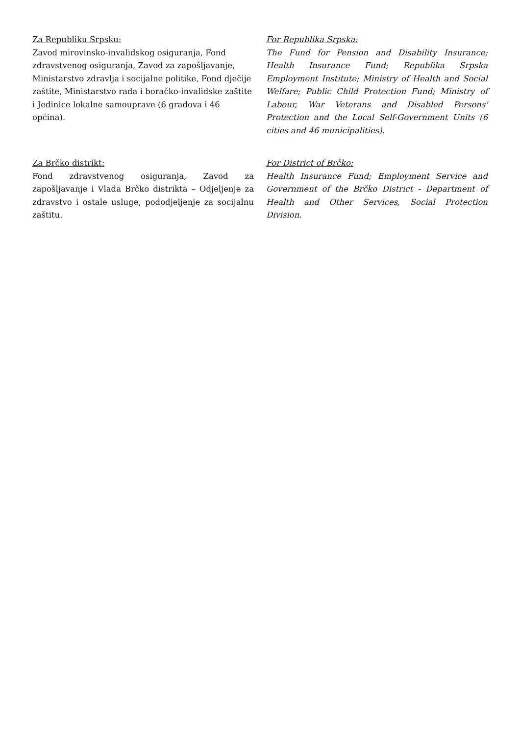Za Republiku Srpsku:
Zavod mirovinsko-invalidskog osiguranja, Fond zdravstvenog osiguranja, Zavod za zapošljavanje, Ministarstvo zdravlja i socijalne politike, Fond dječije zaštite, Ministarstvo rada i boračko-invalidske zaštite i Jedinice lokalne samouprave (6 gradova i 46 općina).
For Republika Srpska:
The Fund for Pension and Disability Insurance; Health Insurance Fund; Republika Srpska Employment Institute; Ministry of Health and Social Welfare; Public Child Protection Fund; Ministry of Labour, War Veterans and Disabled Persons' Protection and the Local Self-Government Units (6 cities and 46 municipalities).
Za Brčko distrikt:
Fond zdravstvenog osiguranja, Zavod za zapošljavanje i Vlada Brčko distrikta – Odjeljenje za zdravstvo i ostale usluge, pododjeljenje za socijalnu zaštitu.
For District of Brčko:
Health Insurance Fund; Employment Service and Government of the Brčko District - Department of Health and Other Services, Social Protection Division.